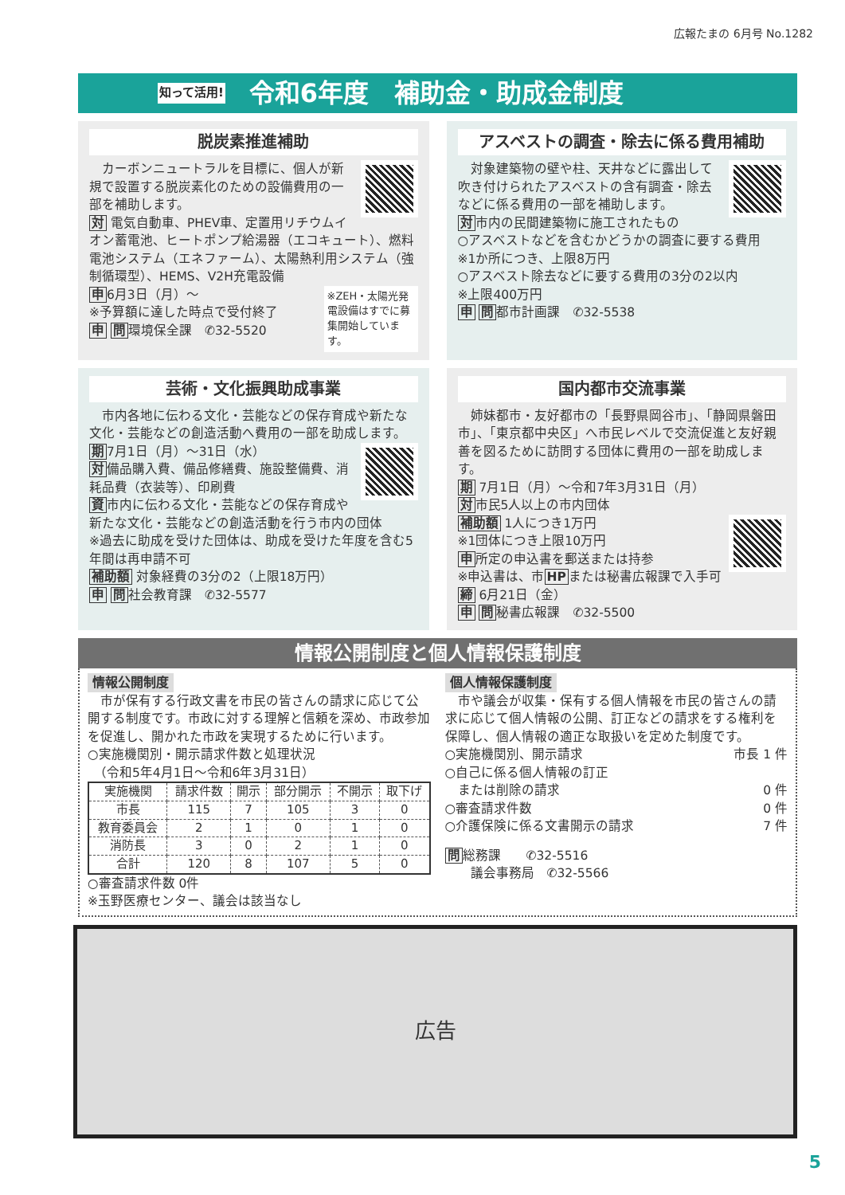広報たまの 6月号 No.1282
知って活用! 令和6年度　補助金・助成金制度
脱炭素推進補助
　カーボンニュートラルを目標に、個人が新規で設置する脱炭素化のための設備費用の一部を補助します。
対 電気自動車、PHEV車、定置用リチウムイオン蓄電池、ヒートポンプ給湯器（エコキュート）、燃料電池システム（エネファーム）、太陽熱利用システム（強制循環型）、HEMS、V2H充電設備
※ZEH・太陽光発電設備はすでに募集開始しています。
申6月3日（月）～
※予算額に達した時点で受付終了
申 問環境保全課　✆32-5520
アスベストの調査・除去に係る費用補助
　対象建築物の壁や柱、天井などに露出して吹き付けられたアスベストの含有調査・除去などに係る費用の一部を補助します。
対市内の民間建築物に施工されたもの
○アスベストなどを含むかどうかの調査に要する費用
※1か所につき、上限8万円
○アスベスト除去などに要する費用の3分の2以内
※上限400万円
申 問都市計画課　✆32-5538
芸術・文化振興助成事業
　市内各地に伝わる文化・芸能などの保存育成や新たな文化・芸能などの創造活動へ費用の一部を助成します。
期7月1日（月）～31日（水）
対備品購入費、備品修繕費、施設整備費、消耗品費（衣装等）、印刷費
資市内に伝わる文化・芸能などの保存育成や新たな文化・芸能などの創造活動を行う市内の団体
※過去に助成を受けた団体は、助成を受けた年度を含む5年間は再申請不可
補助額 対象経費の3分の2（上限18万円）
申 問社会教育課　✆32-5577
国内都市交流事業
　姉妹都市・友好都市の「長野県岡谷市」、「静岡県磐田市」、「東京都中央区」へ市民レベルで交流促進と友好親善を図るために訪問する団体に費用の一部を助成します。
期 7月1日（月）～令和7年3月31日（月）
対市民5人以上の市内団体
補助額 1人につき1万円
※1団体につき上限10万円
申所定の申込書を郵送または持参
※申込書は、市HPまたは秘書広報課で入手可
締 6月21日（金）
申 問秘書広報課　✆32-5500
情報公開制度と個人情報保護制度
情報公開制度
　市が保有する行政文書を市民の皆さんの請求に応じて公開する制度です。市政に対する理解と信頼を深め、市政参加を促進し、開かれた市政を実現するために行います。
○実施機関別・開示請求件数と処理状況
　（令和5年4月1日～令和6年3月31日）
| 実施機関 | 請求件数 | 開示 | 部分開示 | 不開示 | 取下げ |
| --- | --- | --- | --- | --- | --- |
| 市長 | 115 | 7 | 105 | 3 | 0 |
| 教育委員会 | 2 | 1 | 0 | 1 | 0 |
| 消防長 | 3 | 0 | 2 | 1 | 0 |
| 合計 | 120 | 8 | 107 | 5 | 0 |
○審査請求件数 0件
※玉野医療センター、議会は該当なし
個人情報保護制度
　市や議会が収集・保有する個人情報を市民の皆さんの請求に応じて個人情報の公開、訂正などの請求をする権利を保障し、個人情報の適正な取扱いを定めた制度です。
○実施機関別、開示請求 市長 1 件
○自己に係る個人情報の訂正
　または削除の請求 0 件
○審査請求件数 0 件
○介護保険に係る文書開示の請求 7 件
問総務課　　✆32-5516
　　議会事務局　✆32-5566
広告
5